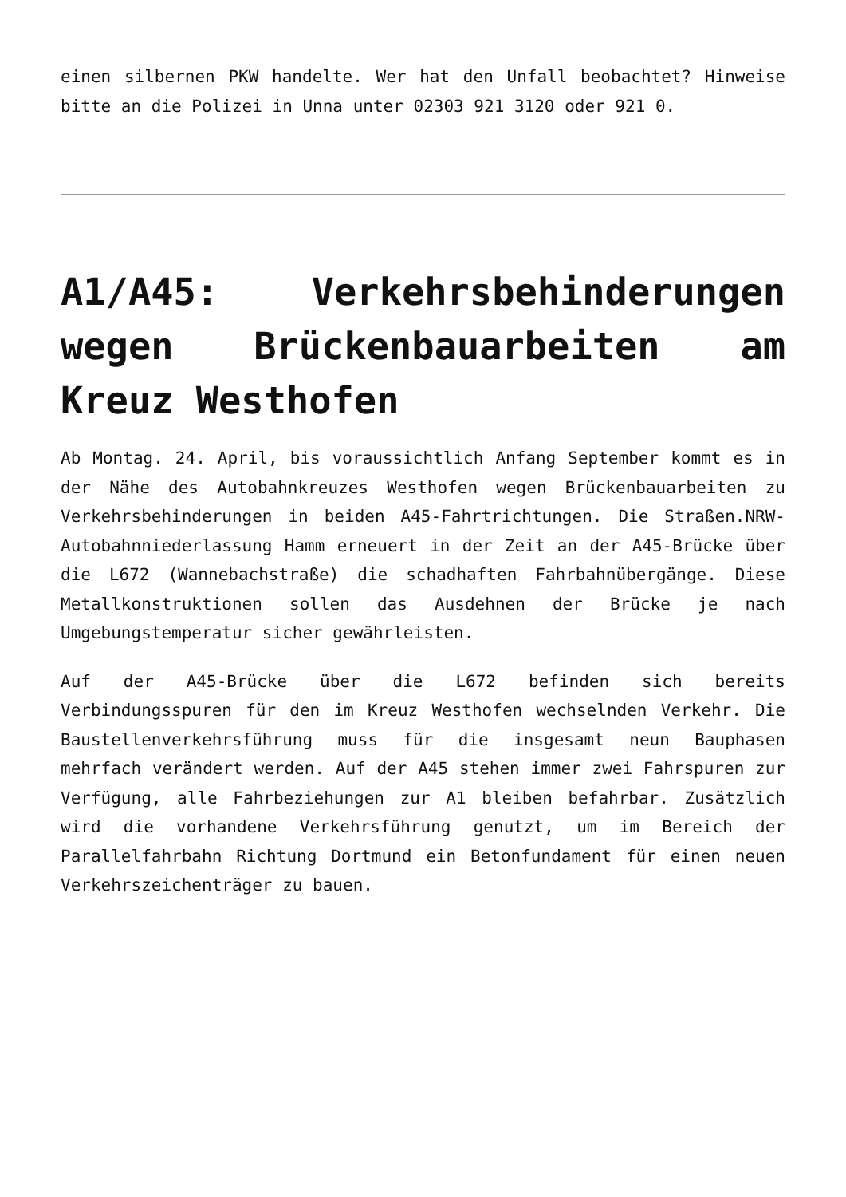einen silbernen PKW handelte. Wer hat den Unfall beobachtet? Hinweise bitte an die Polizei in Unna unter 02303 921 3120 oder 921 0.
A1/A45: Verkehrsbehinderungen wegen Brückenbauarbeiten am Kreuz Westhofen
Ab Montag. 24. April, bis voraussichtlich Anfang September kommt es in der Nähe des Autobahnkreuzes Westhofen wegen Brückenbauarbeiten zu Verkehrsbehinderungen in beiden A45-Fahrtrichtungen. Die Straßen.NRW-Autobahnniederlassung Hamm erneuert in der Zeit an der A45-Brücke über die L672 (Wannebachstraße) die schadhaften Fahrbahnübergänge. Diese Metallkonstruktionen sollen das Ausdehnen der Brücke je nach Umgebungstemperatur sicher gewährleisten.
Auf der A45-Brücke über die L672 befinden sich bereits Verbindungsspuren für den im Kreuz Westhofen wechselnden Verkehr. Die Baustellenverkehrsführung muss für die insgesamt neun Bauphasen mehrfach verändert werden. Auf der A45 stehen immer zwei Fahrspuren zur Verfügung, alle Fahrbeziehungen zur A1 bleiben befahrbar. Zusätzlich wird die vorhandene Verkehrsführung genutzt, um im Bereich der Parallelfahrbahn Richtung Dortmund ein Betonfundament für einen neuen Verkehrszeichenträger zu bauen.